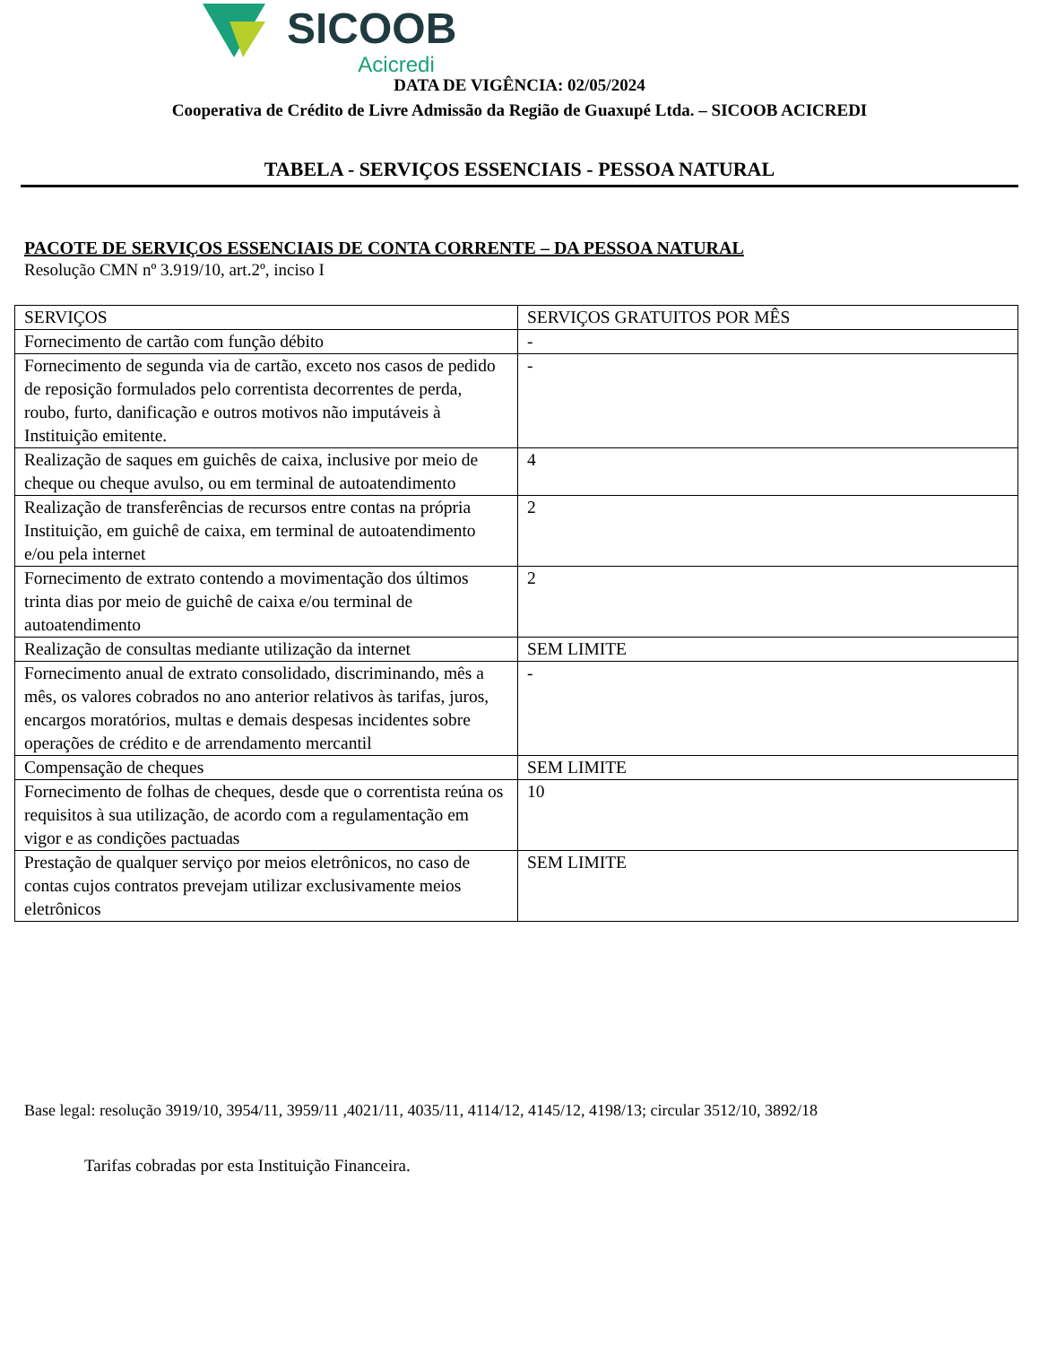SICOOB Acicredi
DATA DE VIGÊNCIA: 02/05/2024
Cooperativa de Crédito de Livre Admissão da Região de Guaxupé Ltda. – SICOOB ACICREDI
TABELA - SERVIÇOS ESSENCIAIS - PESSOA NATURAL
PACOTE DE SERVIÇOS ESSENCIAIS DE CONTA CORRENTE – DA PESSOA NATURAL
Resolução CMN nº 3.919/10, art.2º, inciso I
| SERVIÇOS | SERVIÇOS GRATUITOS POR MÊS |
| --- | --- |
| Fornecimento de cartão com função débito | - |
| Fornecimento de segunda via de cartão, exceto nos casos de pedido de reposição formulados pelo correntista decorrentes de perda, roubo, furto, danificação e outros motivos não imputáveis à Instituição emitente. | - |
| Realização de saques em guichês de caixa, inclusive por meio de cheque ou cheque avulso, ou em terminal de autoatendimento | 4 |
| Realização de transferências de recursos entre contas na própria Instituição, em guichê de caixa, em terminal de autoatendimento e/ou pela internet | 2 |
| Fornecimento de extrato contendo a movimentação dos últimos trinta dias por meio de guichê de caixa e/ou terminal de autoatendimento | 2 |
| Realização de consultas mediante utilização da internet | SEM LIMITE |
| Fornecimento anual de extrato consolidado, discriminando, mês a mês, os valores cobrados no ano anterior relativos às tarifas, juros, encargos moratórios, multas e demais despesas incidentes sobre operações de crédito e de arrendamento mercantil | - |
| Compensação de cheques | SEM LIMITE |
| Fornecimento de folhas de cheques, desde que o correntista reúna os requisitos à sua utilização, de acordo com a regulamentação em vigor e as condições pactuadas | 10 |
| Prestação de qualquer serviço por meios eletrônicos, no caso de contas cujos contratos prevejam utilizar exclusivamente meios eletrônicos | SEM LIMITE |
Base legal: resolução 3919/10, 3954/11, 3959/11 ,4021/11, 4035/11, 4114/12, 4145/12, 4198/13; circular 3512/10, 3892/18
Tarifas cobradas por esta Instituição Financeira.